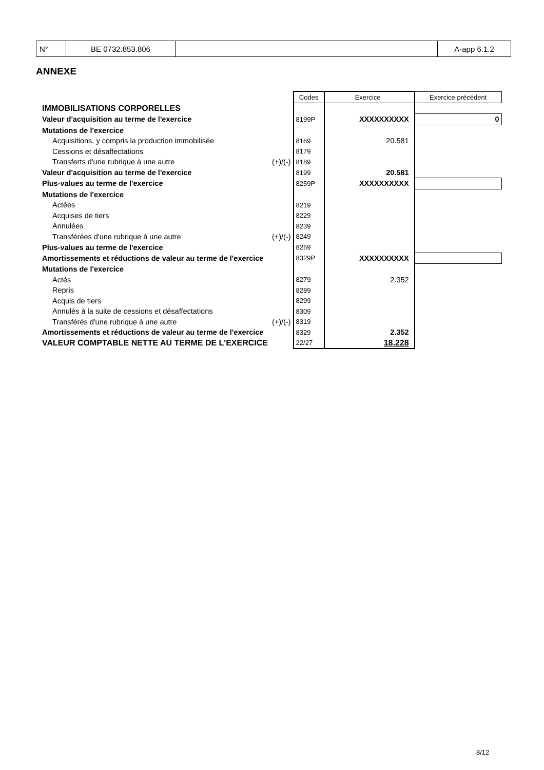| N° | BE 0732.853.806 | | A-app 6.1.2 |
ANNEXE
| | | Codes | Exercice | Exercice précédent |
| IMMOBILISATIONS CORPORELLES | | | | |
| Valeur d'acquisition au terme de l'exercice | | 8199P | XXXXXXXXXX | 0 |
| Mutations de l'exercice | | | | |
| Acquisitions, y compris la production immobilisée | | 8169 | 20.581 | |
| Cessions et désaffectations | | 8179 | | |
| Transferts d'une rubrique à une autre | (+)/(-) | 8189 | | |
| Valeur d'acquisition au terme de l'exercice | | 8199 | 20.581 | |
| Plus-values au terme de l'exercice | | 8259P | XXXXXXXXXX | |
| Mutations de l'exercice | | | | |
| Actées | | 8219 | | |
| Acquises de tiers | | 8229 | | |
| Annulées | | 8239 | | |
| Transférées d'une rubrique à une autre | (+)/(-) | 8249 | | |
| Plus-values au terme de l'exercice | | 8259 | | |
| Amortissements et réductions de valeur au terme de l'exercice | | 8329P | XXXXXXXXXX | |
| Mutations de l'exercice | | | | |
| Actés | | 8279 | 2.352 | |
| Repris | | 8289 | | |
| Acquis de tiers | | 8299 | | |
| Annulés à la suite de cessions et désaffectations | | 8309 | | |
| Transférés d'une rubrique à une autre | (+)/(-) | 8319 | | |
| Amortissements et réductions de valeur au terme de l'exercice | | 8329 | 2.352 | |
| VALEUR COMPTABLE NETTE AU TERME DE L'EXERCICE | | 22/27 | 18.228 | |
8/12